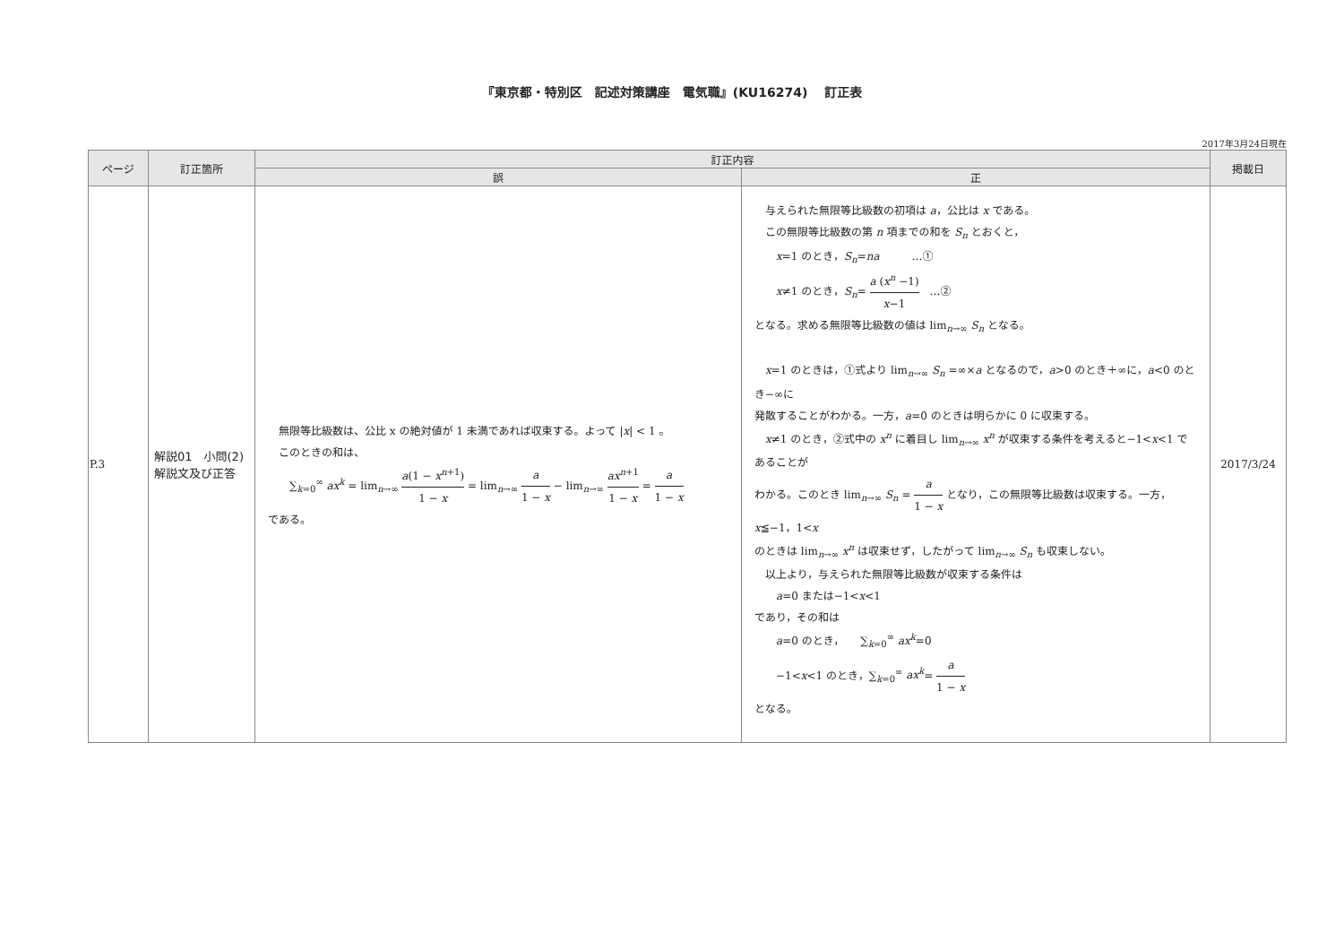『東京都・特別区　記述対策講座　電気職』(KU16274)　 訂正表
2017年3月24日現在
| ページ | 訂正箇所 | 訂正内容 | | 掲載日 |
| --- | --- | --- | --- | --- |
| | | 誤 | 正 | |
| P.3 | 解説01 小問(2) 解説文及び正答 | 無限等比級数は、公比 x の絶対値が 1 未満であれば収束する。よって / x / < 1 。 このときの和は、 ∑<sub>k=0</sub><sup>∞</sup> ax<sup>k</sup> = lim<sub>n→∞</sub> a (1 − x<sup>n+1</sup>) 1 − x = lim<sub>n→∞</sub> a 1 − x − lim<sub>n→∞</sub> ax<sup>n+1</sup> 1 − x = a 1 − x である。 | 与えられた無限等比級数の初項は a ，公比は x である。 この無限等比級数の第 n 項までの和を S<sub>n</sub> とおくと， x =1 のとき， S<sub>n</sub> = na …① x ≠1 のとき， S<sub>n</sub> = a ( x<sup>n</sup> −1) x −1 …② となる。求める無限等比級数の値は lim<sub>n→∞</sub> S<sub>n</sub> となる。 x =1 のときは，①式より lim<sub>n→∞</sub> S<sub>n</sub> =∞× a となるので， a >0 のとき＋∞に， a <0 のとき−∞に 発散することがわかる。一方， a =0 のときは明らかに 0 に収束する。 x ≠1 のとき，②式中の x<sup>n</sup> に着目し lim<sub>n→∞</sub> x<sup>n</sup> が収束する条件を考えると−1< x <1 であることが わかる。このとき lim<sub>n→∞</sub> S<sub>n</sub> = a 1 − x となり，この無限等比級数は収束する。一方， x ≦−1，1< x のときは lim<sub>n→∞</sub> x<sup>n</sup> は収束せず，したがって lim<sub>n→∞</sub> S<sub>n</sub> も収束しない。 以上より，与えられた無限等比級数が収束する条件は a =0 または−1< x <1 であり，その和は a =0 のとき， ∑<sub>k=0</sub><sup>∞</sup> ax<sup>k</sup> =0 −1< x <1 のとき，∑<sub>k=0</sub><sup>∞</sup> ax<sup>k</sup> = a 1 − x となる。 | 2017/3/24 |